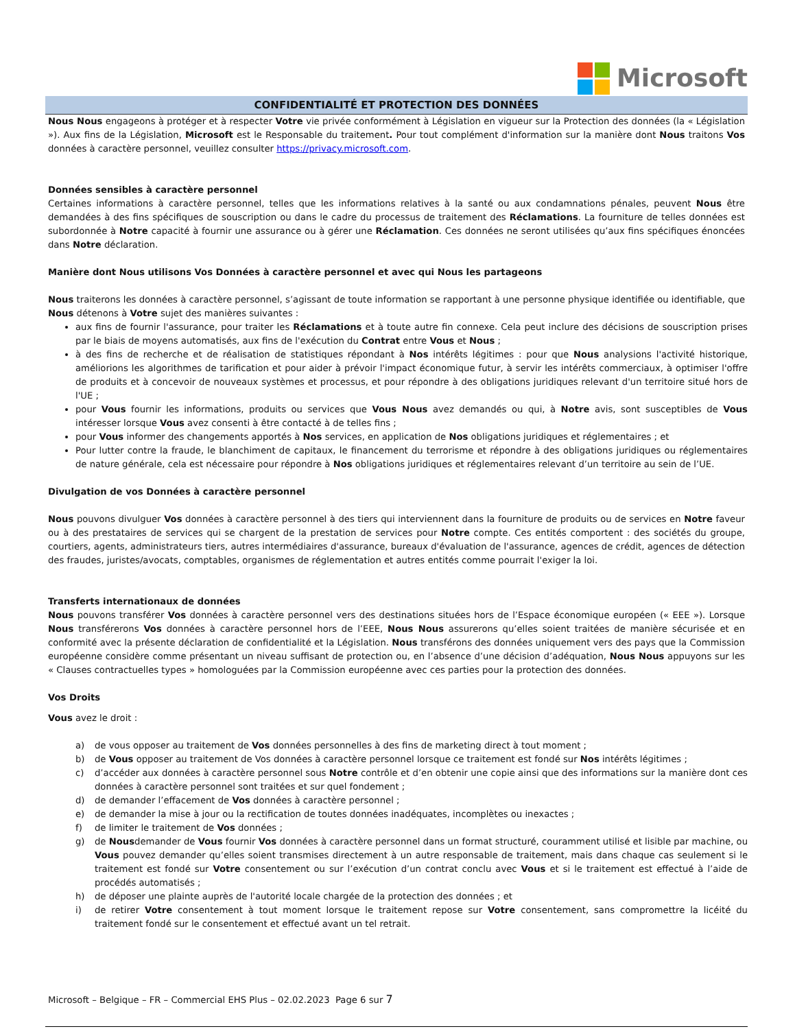Microsoft
CONFIDENTIALITÉ ET PROTECTION DES DONNÉES
Nous Nous engageons à protéger et à respecter Votre vie privée conformément à Législation en vigueur sur la Protection des données (la « Législation »). Aux fins de la Législation, Microsoft est le Responsable du traitement. Pour tout complément d'information sur la manière dont Nous traitons Vos données à caractère personnel, veuillez consulter https://privacy.microsoft.com.
Données sensibles à caractère personnel
Certaines informations à caractère personnel, telles que les informations relatives à la santé ou aux condamnations pénales, peuvent Nous être demandées à des fins spécifiques de souscription ou dans le cadre du processus de traitement des Réclamations. La fourniture de telles données est subordonnée à Notre capacité à fournir une assurance ou à gérer une Réclamation. Ces données ne seront utilisées qu’aux fins spécifiques énoncées dans Notre déclaration.
Manière dont Nous utilisons Vos Données à caractère personnel et avec qui Nous les partageons
Nous traiterons les données à caractère personnel, s’agissant de toute information se rapportant à une personne physique identifiée ou identifiable, que Nous détenons à Votre sujet des manières suivantes :
aux fins de fournir l'assurance, pour traiter les Réclamations et à toute autre fin connexe. Cela peut inclure des décisions de souscription prises par le biais de moyens automatisés, aux fins de l'exécution du Contrat entre Vous et Nous ;
à des fins de recherche et de réalisation de statistiques répondant à Nos intérêts légitimes : pour que Nous analysions l'activité historique, améliorions les algorithmes de tarification et pour aider à prévoir l'impact économique futur, à servir les intérêts commerciaux, à optimiser l'offre de produits et à concevoir de nouveaux systèmes et processus, et pour répondre à des obligations juridiques relevant d'un territoire situé hors de l'UE ;
pour Vous fournir les informations, produits ou services que Vous Nous avez demandés ou qui, à Notre avis, sont susceptibles de Vous intéresser lorsque Vous avez consenti à être contacté à de telles fins ;
pour Vous informer des changements apportés à Nos services, en application de Nos obligations juridiques et réglementaires ; et
Pour lutter contre la fraude, le blanchiment de capitaux, le financement du terrorisme et répondre à des obligations juridiques ou réglementaires de nature générale, cela est nécessaire pour répondre à Nos obligations juridiques et réglementaires relevant d’un territoire au sein de l’UE.
Divulgation de vos Données à caractère personnel
Nous pouvons divulguer Vos données à caractère personnel à des tiers qui interviennent dans la fourniture de produits ou de services en Notre faveur ou à des prestataires de services qui se chargent de la prestation de services pour Notre compte. Ces entités comportent : des sociétés du groupe, courtiers, agents, administrateurs tiers, autres intermédiaires d'assurance, bureaux d'évaluation de l'assurance, agences de crédit, agences de détection des fraudes, juristes/avocats, comptables, organismes de réglementation et autres entités comme pourrait l'exiger la loi.
Transferts internationaux de données
Nous pouvons transférer Vos données à caractère personnel vers des destinations situées hors de l’Espace économique européen (« EEE »). Lorsque Nous transférerons Vos données à caractère personnel hors de l’EEE, Nous Nous assurerons qu’elles soient traitées de manière sécurisée et en conformité avec la présente déclaration de confidentialité et la Législation. Nous transférons des données uniquement vers des pays que la Commission européenne considère comme présentant un niveau suffisant de protection ou, en l’absence d’une décision d’adéquation, Nous Nous appuyons sur les « Clauses contractuelles types » homologuées par la Commission européenne avec ces parties pour la protection des données.
Vos Droits
Vous avez le droit :
a) de vous opposer au traitement de Vos données personnelles à des fins de marketing direct à tout moment ;
b) de Vous opposer au traitement de Vos données à caractère personnel lorsque ce traitement est fondé sur Nos intérêts légitimes ;
c) d’accéder aux données à caractère personnel sous Notre contrôle et d’en obtenir une copie ainsi que des informations sur la manière dont ces données à caractère personnel sont traitées et sur quel fondement ;
d) de demander l’effacement de Vos données à caractère personnel ;
e) de demander la mise à jour ou la rectification de toutes données inadéquates, incomplètes ou inexactes ;
f) de limiter le traitement de Vos données ;
g) de Nousdemander de Vous fournir Vos données à caractère personnel dans un format structuré, couramment utilisé et lisible par machine, ou Vous pouvez demander qu’elles soient transmises directement à un autre responsable de traitement, mais dans chaque cas seulement si le traitement est fondé sur Votre consentement ou sur l’exécution d’un contrat conclu avec Vous et si le traitement est effectué à l’aide de procédés automatisés ;
h) de déposer une plainte auprès de l'autorité locale chargée de la protection des données ; et
i) de retirer Votre consentement à tout moment lorsque le traitement repose sur Votre consentement, sans compromettre la licéité du traitement fondé sur le consentement et effectué avant un tel retrait.
Microsoft – Belgique – FR – Commercial EHS Plus – 02.02.2023 Page 6 sur 7